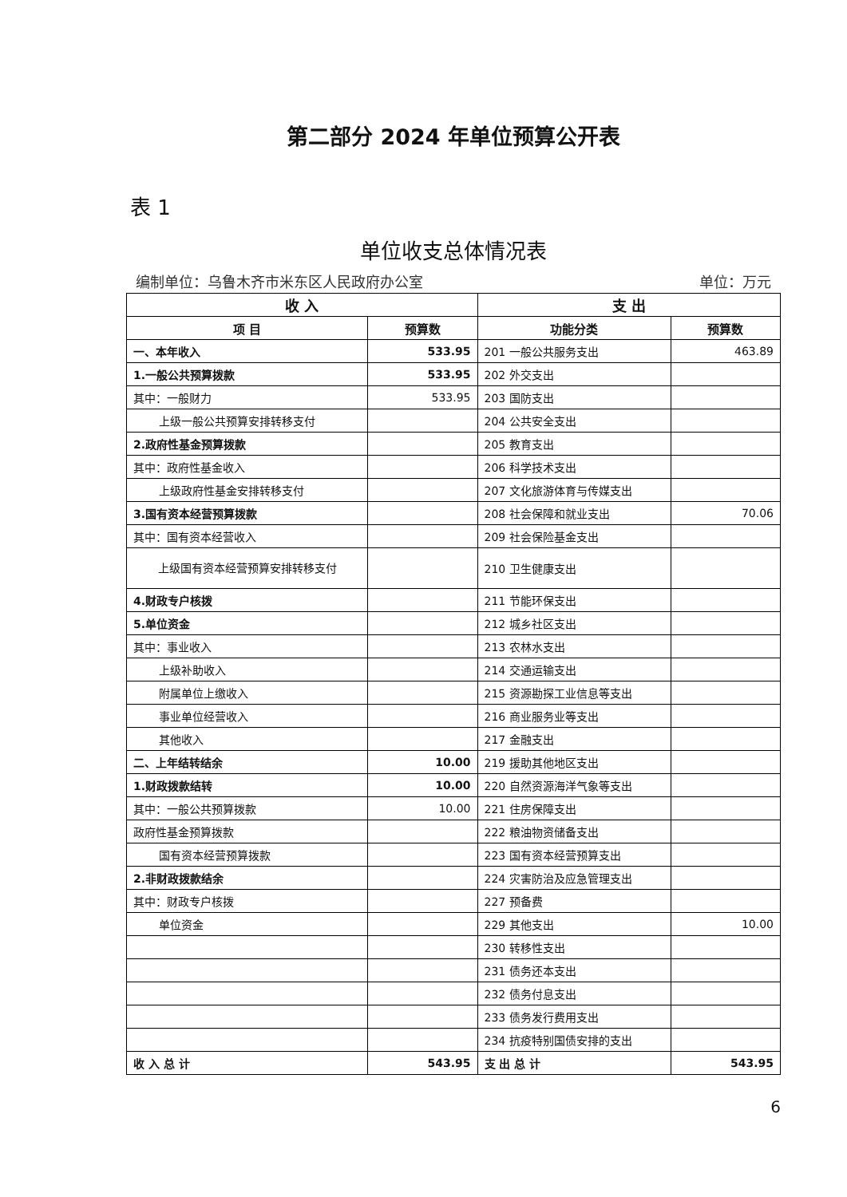第二部分 2024 年单位预算公开表
表 1
单位收支总体情况表
编制单位：乌鲁木齐市米东区人民政府办公室 单位：万元
| 收 入 | | 支 出 | |
| --- | --- | --- | --- |
| 项 目 | 预算数 | 功能分类 | 预算数 |
| 一、本年收入 | 533.95 | 201 一般公共服务支出 | 463.89 |
| 1.一般公共预算拨款 | 533.95 | 202 外交支出 | |
| 其中：一般财力 | 533.95 | 203 国防支出 | |
| 上级一般公共预算安排转移支付 | | 204 公共安全支出 | |
| 2.政府性基金预算拨款 | | 205 教育支出 | |
| 其中：政府性基金收入 | | 206 科学技术支出 | |
| 上级政府性基金安排转移支付 | | 207 文化旅游体育与传媒支出 | |
| 3.国有资本经营预算拨款 | | 208 社会保障和就业支出 | 70.06 |
| 其中：国有资本经营收入 | | 209 社会保险基金支出 | |
| 上级国有资本经营预算安排转移支付 | | 210 卫生健康支出 | |
| 4.财政专户核拨 | | 211 节能环保支出 | |
| 5.单位资金 | | 212 城乡社区支出 | |
| 其中：事业收入 | | 213 农林水支出 | |
| 上级补助收入 | | 214 交通运输支出 | |
| 附属单位上缴收入 | | 215 资源勘探工业信息等支出 | |
| 事业单位经营收入 | | 216 商业服务业等支出 | |
| 其他收入 | | 217 金融支出 | |
| 二、上年结转结余 | 10.00 | 219 援助其他地区支出 | |
| 1.财政拨款结转 | 10.00 | 220 自然资源海洋气象等支出 | |
| 其中：一般公共预算拨款 | 10.00 | 221 住房保障支出 | |
| 政府性基金预算拨款 | | 222 粮油物资储备支出 | |
| 国有资本经营预算拨款 | | 223 国有资本经营预算支出 | |
| 2.非财政拨款结余 | | 224 灾害防治及应急管理支出 | |
| 其中：财政专户核拨 | | 227 预备费 | |
| 单位资金 | | 229 其他支出 | 10.00 |
| | | 230 转移性支出 | |
| | | 231 债务还本支出 | |
| | | 232 债务付息支出 | |
| | | 233 债务发行费用支出 | |
| | | 234 抗疫特别国债安排的支出 | |
| 收 入 总 计 | 543.95 | 支 出 总 计 | 543.95 |
6